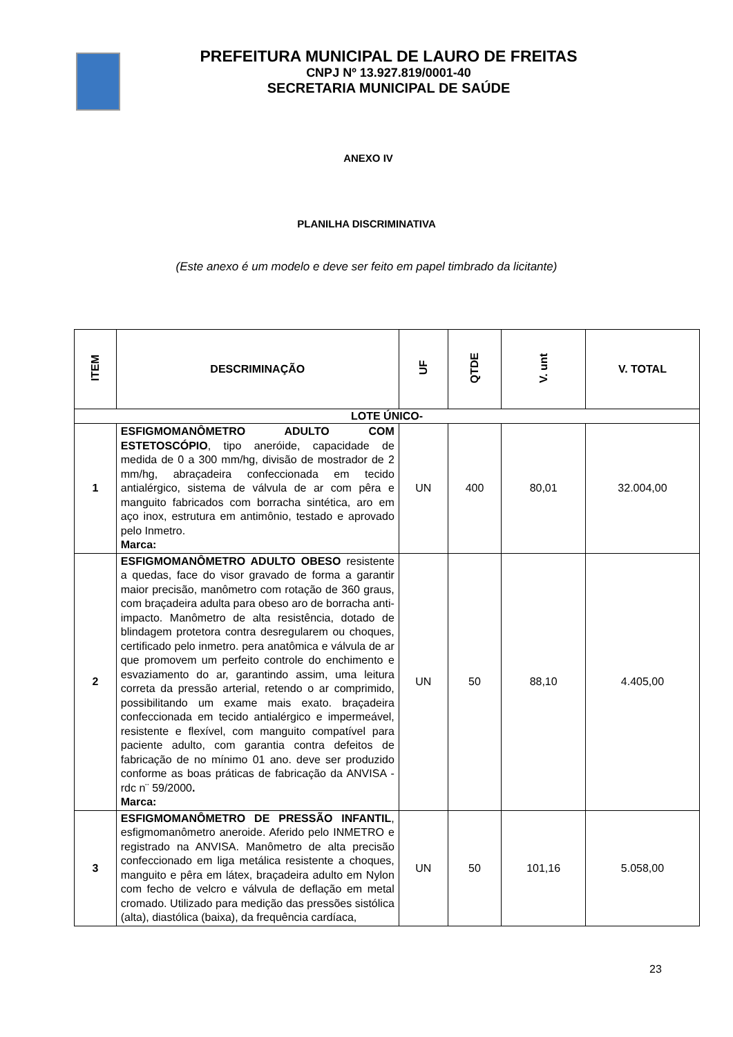PREFEITURA MUNICIPAL DE LAURO DE FREITAS
CNPJ Nº 13.927.819/0001-40
SECRETARIA MUNICIPAL DE SAÚDE
ANEXO IV
PLANILHA DISCRIMINATIVA
(Este anexo é um modelo e deve ser feito em papel timbrado da licitante)
| ITEM | DESCRIMINAÇÃO | UF | QTDE | V. unt | V. TOTAL |
| --- | --- | --- | --- | --- | --- |
| LOTE ÚNICO- | | | | | |
| 1 | ESFIGMOMANÔMETRO ADULTO COM ESTETOSCÓPIO , tipo aneróide, capacidade de medida de 0 a 300 mm/hg, divisão de mostrador de 2 mm/hg, abraçadeira confeccionada em tecido antialérgico, sistema de válvula de ar com pêra e manguito fabricados com borracha sintética, aro em aço inox, estrutura em antimônio, testado e aprovado pelo Inmetro. Marca: | UN | 400 | 80,01 | 32.004,00 |
| 2 | ESFIGMOMANÔMETRO ADULTO OBESO resistente a quedas, face do visor gravado de forma a garantir maior precisão, manômetro com rotação de 360 graus, com braçadeira adulta para obeso aro de borracha anti-impacto. Manômetro de alta resistência, dotado de blindagem protetora contra desregularem ou choques, certificado pelo inmetro. pera anatômica e válvula de ar que promovem um perfeito controle do enchimento e esvaziamento do ar, garantindo assim, uma leitura correta da pressão arterial, retendo o ar comprimido, possibilitando um exame mais exato. braçadeira confeccionada em tecido antialérgico e impermeável, resistente e flexível, com manguito compatível para paciente adulto, com garantia contra defeitos de fabricação de no mínimo 01 ano. deve ser produzido conforme as boas práticas de fabricação da ANVISA - rdc n¨ 59/2000 . Marca: | UN | 50 | 88,10 | 4.405,00 |
| 3 | ESFIGMOMANÔMETRO DE PRESSÃO INFANTIL , esfigmomanômetro aneroide. Aferido pelo INMETRO e registrado na ANVISA. Manômetro de alta precisão confeccionado em liga metálica resistente a choques, manguito e pêra em látex, braçadeira adulto em Nylon com fecho de velcro e válvula de deflação em metal cromado. Utilizado para medição das pressões sistólica (alta), diastólica (baixa), da frequência cardíaca, | UN | 50 | 101,16 | 5.058,00 |
23